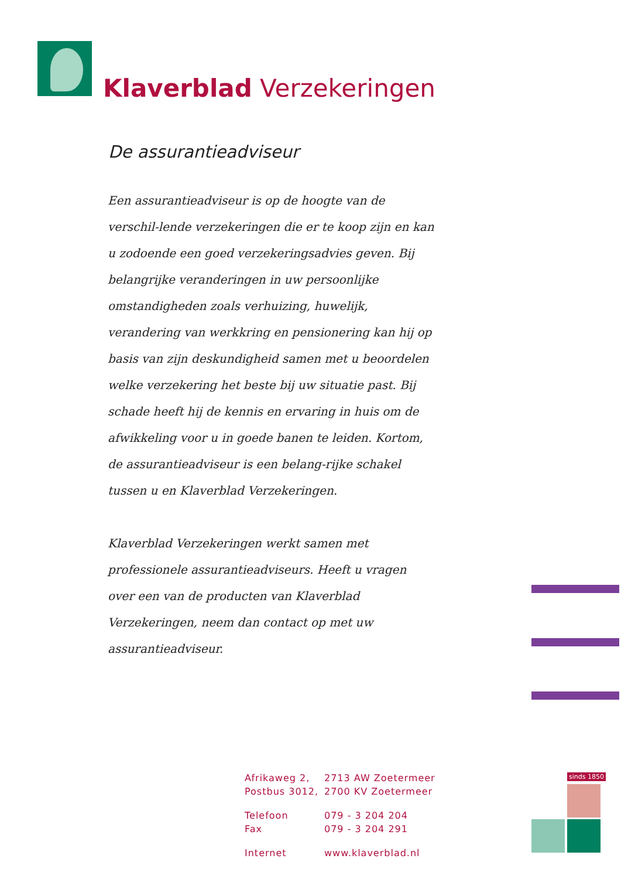Klaverblad Verzekeringen
De assurantieadviseur
Een assurantieadviseur is op de hoogte van de verschil-lende verzekeringen die er te koop zijn en kan u zodoende een goed verzekeringsadvies geven. Bij belangrijke veranderingen in uw persoonlijke omstandigheden zoals verhuizing, huwelijk, verandering van werkkring en pensionering kan hij op basis van zijn deskundigheid samen met u beoordelen welke verzekering het beste bij uw situatie past. Bij schade heeft hij de kennis en ervaring in huis om de afwikkeling voor u in goede banen te leiden. Kortom, de assurantieadviseur is een belang-rijke schakel tussen u en Klaverblad Verzekeringen.
Klaverblad Verzekeringen werkt samen met professionele assurantieadviseurs. Heeft u vragen over een van de producten van Klaverblad Verzekeringen, neem dan contact op met uw assurantieadviseur.
| Afrikaweg 2, | 2713 AW Zoetermeer |
| Postbus 3012, | 2700 KV Zoetermeer |
| Telefoon | 079 - 3 204 204 |
| Fax | 079 - 3 204 291 |
| Internet | www.klaverblad.nl |
sinds 1850